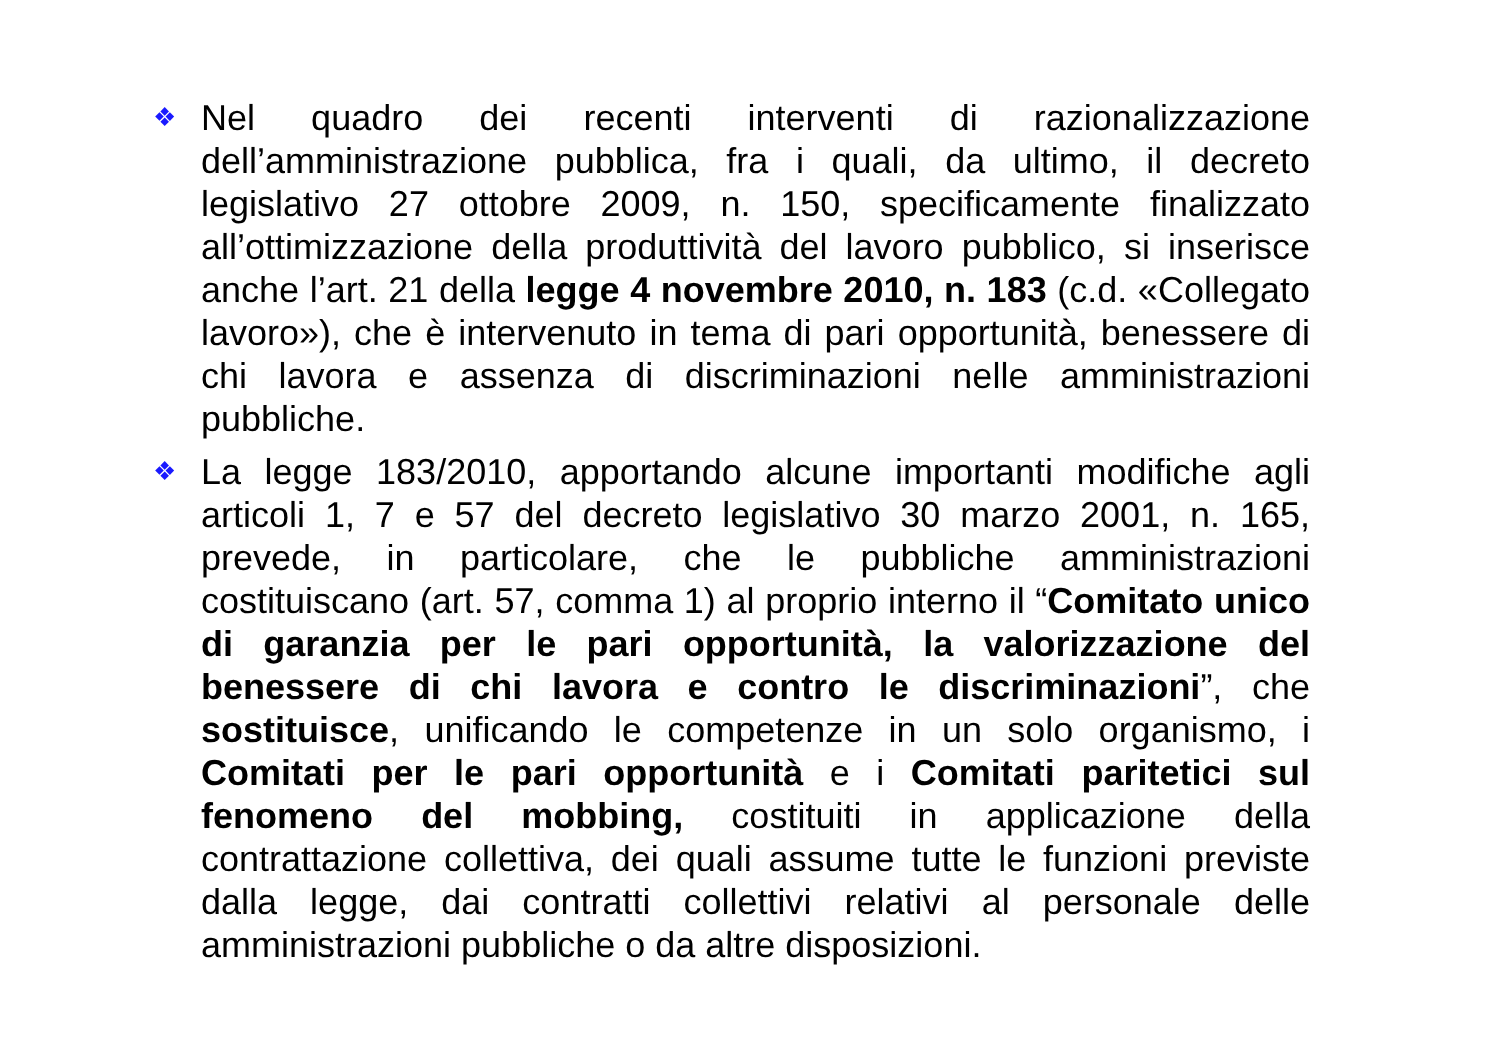❖
Nel quadro dei recenti interventi di razionalizzazione dell’amministrazione pubblica, fra i quali, da ultimo, il decreto legislativo 27 ottobre 2009, n. 150, specificamente finalizzato all’ottimizzazione della produttività del lavoro pubblico, si inserisce anche l’art. 21 della legge 4 novembre 2010, n. 183 (c.d. «Collegato lavoro»), che è intervenuto in tema di pari opportunità, benessere di chi lavora e assenza di discriminazioni nelle amministrazioni pubbliche.
❖
La legge 183/2010, apportando alcune importanti modifiche agli articoli 1, 7 e 57 del decreto legislativo 30 marzo 2001, n. 165, prevede, in particolare, che le pubbliche amministrazioni costituiscano (art. 57, comma 1) al proprio interno il “Comitato unico di garanzia per le pari opportunità, la valorizzazione del benessere di chi lavora e contro le discriminazioni”, che sostituisce, unificando le competenze in un solo organismo, i Comitati per le pari opportunità e i Comitati paritetici sul fenomeno del mobbing, costituiti in applicazione della contrattazione collettiva, dei quali assume tutte le funzioni previste dalla legge, dai contratti collettivi relativi al personale delle amministrazioni pubbliche o da altre disposizioni.